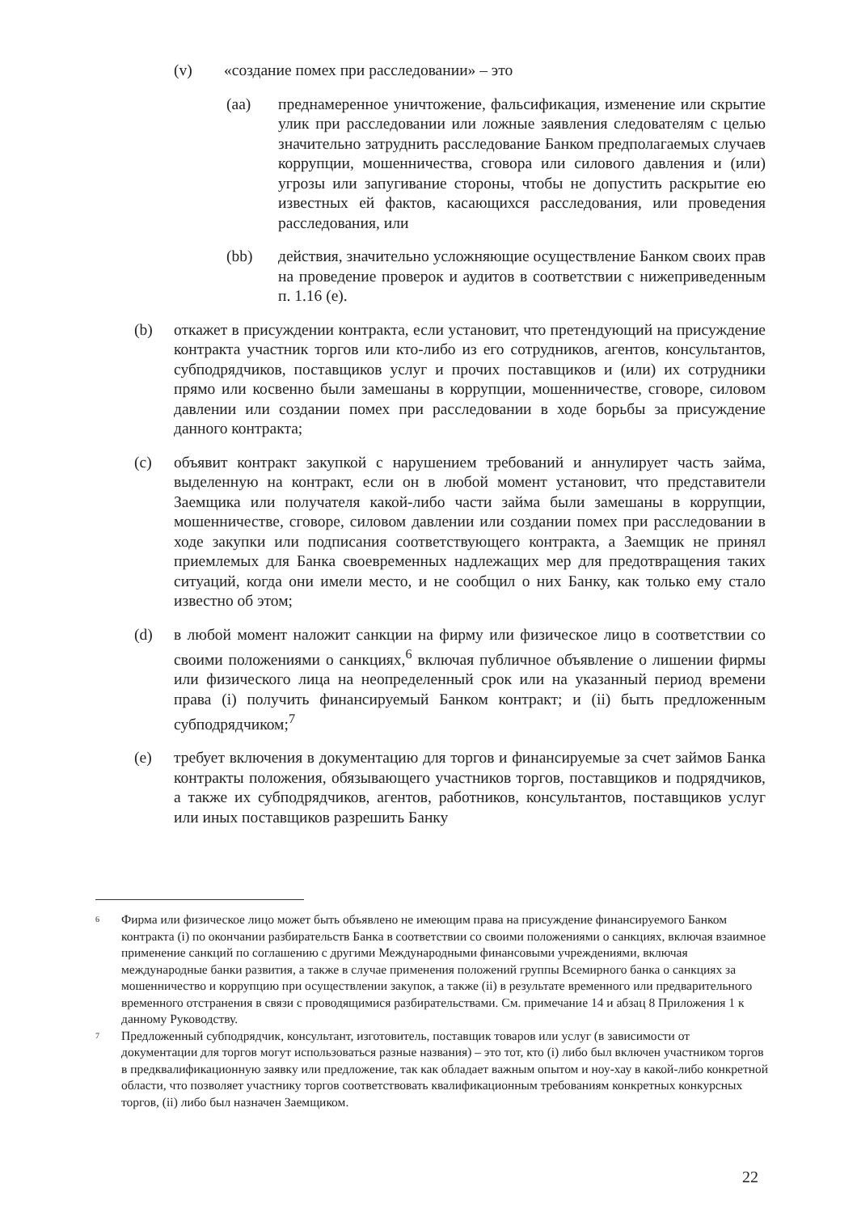(v) «создание помех при расследовании» – это
(aa) преднамеренное уничтожение, фальсификация, изменение или скрытие улик при расследовании или ложные заявления следователям с целью значительно затруднить расследование Банком предполагаемых случаев коррупции, мошенничества, сговора или силового давления и (или) угрозы или запугивание стороны, чтобы не допустить раскрытие ею известных ей фактов, касающихся расследования, или проведения расследования, или
(bb) действия, значительно усложняющие осуществление Банком своих прав на проведение проверок и аудитов в соответствии с нижеприведенным п. 1.16 (e).
(b) откажет в присуждении контракта, если установит, что претендующий на присуждение контракта участник торгов или кто-либо из его сотрудников, агентов, консультантов, субподрядчиков, поставщиков услуг и прочих поставщиков и (или) их сотрудники прямо или косвенно были замешаны в коррупции, мошенничестве, сговоре, силовом давлении или создании помех при расследовании в ходе борьбы за присуждение данного контракта;
(c) объявит контракт закупкой с нарушением требований и аннулирует часть займа, выделенную на контракт, если он в любой момент установит, что представители Заемщика или получателя какой-либо части займа были замешаны в коррупции, мошенничестве, сговоре, силовом давлении или создании помех при расследовании в ходе закупки или подписания соответствующего контракта, а Заемщик не принял приемлемых для Банка своевременных надлежащих мер для предотвращения таких ситуаций, когда они имели место, и не сообщил о них Банку, как только ему стало известно об этом;
(d) в любой момент наложит санкции на фирму или физическое лицо в соответствии со своими положениями о санкциях,<sup>6</sup> включая публичное объявление о лишении фирмы или физического лица на неопределенный срок или на указанный период времени права (i) получить финансируемый Банком контракт; и (ii) быть предложенным субподрядчиком;<sup>7</sup>
(e) требует включения в документацию для торгов и финансируемые за счет займов Банка контракты положения, обязывающего участников торгов, поставщиков и подрядчиков, а также их субподрядчиков, агентов, работников, консультантов, поставщиков услуг или иных поставщиков разрешить Банку
6 Фирма или физическое лицо может быть объявлено не имеющим права на присуждение финансируемого Банком контракта (i) по окончании разбирательств Банка в соответствии со своими положениями о санкциях, включая взаимное применение санкций по соглашению с другими Международными финансовыми учреждениями, включая международные банки развития, а также в случае применения положений группы Всемирного банка о санкциях за мошенничество и коррупцию при осуществлении закупок, а также (ii) в результате временного или предварительного временного отстранения в связи с проводящимися разбирательствами. См. примечание 14 и абзац 8 Приложения 1 к данному Руководству.
7 Предложенный субподрядчик, консультант, изготовитель, поставщик товаров или услуг (в зависимости от документации для торгов могут использоваться разные названия) – это тот, кто (i) либо был включен участником торгов в предквалификационную заявку или предложение, так как обладает важным опытом и ноу-хау в какой-либо конкретной области, что позволяет участнику торгов соответствовать квалификационным требованиям конкретных конкурсных торгов, (ii) либо был назначен Заемщиком.
22